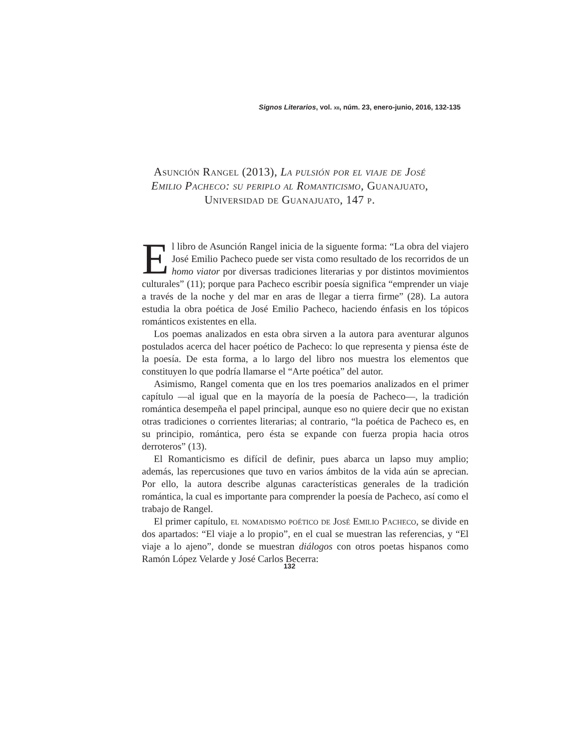Signos Literarios, vol. XII, núm. 23, enero-junio, 2016, 132-135
Asunción Rangel (2013), La pulsión por el viaje de José Emilio Pacheco: su periplo al Romanticismo, Guanajuato, Universidad de Guanajuato, 147 p.
El libro de Asunción Rangel inicia de la siguente forma: “La obra del viajero José Emilio Pacheco puede ser vista como resultado de los recorridos de un homo viator por diversas tradiciones literarias y por distintos movimientos culturales” (11); porque para Pacheco escribir poesía significa “emprender un viaje a través de la noche y del mar en aras de llegar a tierra firme” (28). La autora estudia la obra poética de José Emilio Pacheco, haciendo énfasis en los tópicos románticos existentes en ella.
Los poemas analizados en esta obra sirven a la autora para aventurar algunos postulados acerca del hacer poético de Pacheco: lo que representa y piensa éste de la poesía. De esta forma, a lo largo del libro nos muestra los elementos que constituyen lo que podría llamarse el “Arte poética” del autor.
Asimismo, Rangel comenta que en los tres poemarios analizados en el primer capítulo —al igual que en la mayoría de la poesía de Pacheco—, la tradición romántica desempeña el papel principal, aunque eso no quiere decir que no existan otras tradiciones o corrientes literarias; al contrario, “la poética de Pacheco es, en su principio, romántica, pero ésta se expande con fuerza propia hacia otros derroteros” (13).
El Romanticismo es difícil de definir, pues abarca un lapso muy amplio; además, las repercusiones que tuvo en varios ámbitos de la vida aún se aprecian. Por ello, la autora describe algunas características generales de la tradición romántica, la cual es importante para comprender la poesía de Pacheco, así como el trabajo de Rangel.
El primer capítulo, el nomadismo poético de José Emilio Pacheco, se divide en dos apartados: “El viaje a lo propio”, en el cual se muestran las referencias, y “El viaje a lo ajeno”, donde se muestran diálogos con otros poetas hispanos como Ramón López Velarde y José Carlos Becerra:
132